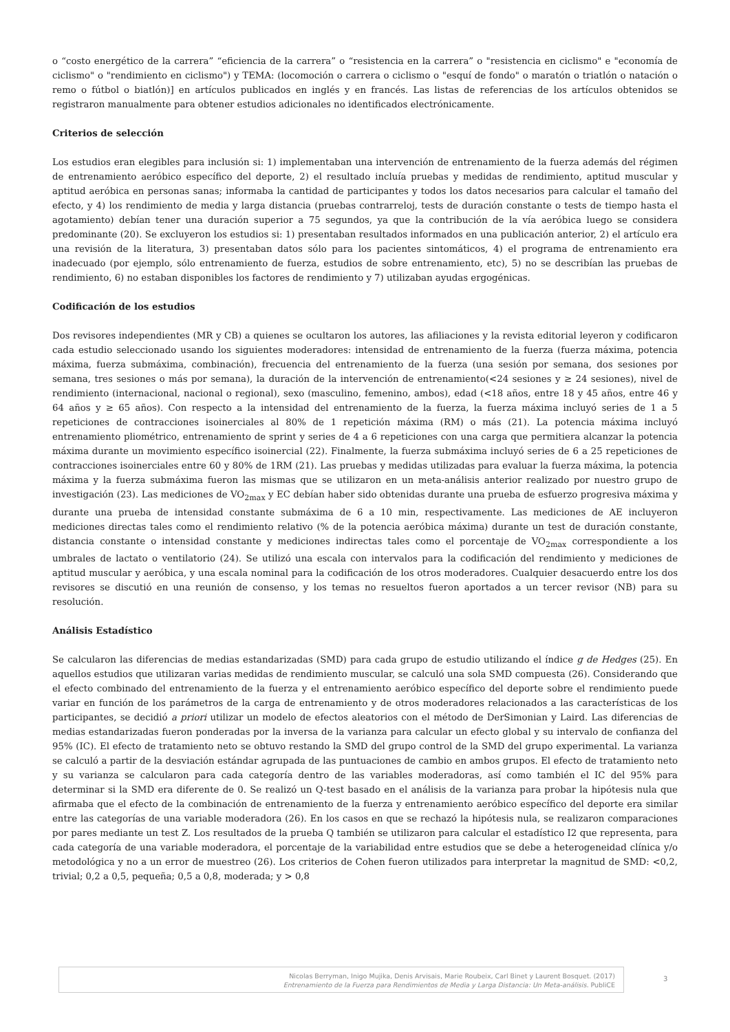o “costo energético de la carrera” “eficiencia de la carrera” o “resistencia en la carrera” o "resistencia en ciclismo" e "economía de ciclismo" o "rendimiento en ciclismo") y TEMA: (locomoción o carrera o ciclismo o "esquí de fondo" o maratón o triatlón o natación o remo o fútbol o biatlón)] en artículos publicados en inglés y en francés. Las listas de referencias de los artículos obtenidos se registraron manualmente para obtener estudios adicionales no identificados electrónicamente.
Criterios de selección
Los estudios eran elegibles para inclusión si: 1) implementaban una intervención de entrenamiento de la fuerza además del régimen de entrenamiento aeróbico específico del deporte, 2) el resultado incluía pruebas y medidas de rendimiento, aptitud muscular y aptitud aeróbica en personas sanas; informaba la cantidad de participantes y todos los datos necesarios para calcular el tamaño del efecto, y 4) los rendimiento de media y larga distancia (pruebas contrarreloj, tests de duración constante o tests de tiempo hasta el agotamiento) debían tener una duración superior a 75 segundos, ya que la contribución de la vía aeróbica luego se considera predominante (20). Se excluyeron los estudios si: 1) presentaban resultados informados en una publicación anterior, 2) el artículo era una revisión de la literatura, 3) presentaban datos sólo para los pacientes sintomáticos, 4) el programa de entrenamiento era inadecuado (por ejemplo, sólo entrenamiento de fuerza, estudios de sobre entrenamiento, etc), 5) no se describían las pruebas de rendimiento, 6) no estaban disponibles los factores de rendimiento y 7) utilizaban ayudas ergogénicas.
Codificación de los estudios
Dos revisores independientes (MR y CB) a quienes se ocultaron los autores, las afiliaciones y la revista editorial leyeron y codificaron cada estudio seleccionado usando los siguientes moderadores: intensidad de entrenamiento de la fuerza (fuerza máxima, potencia máxima, fuerza submáxima, combinación), frecuencia del entrenamiento de la fuerza (una sesión por semana, dos sesiones por semana, tres sesiones o más por semana), la duración de la intervención de entrenamiento(<24 sesiones y ≥ 24 sesiones), nivel de rendimiento (internacional, nacional o regional), sexo (masculino, femenino, ambos), edad (<18 años, entre 18 y 45 años, entre 46 y 64 años y ≥ 65 años). Con respecto a la intensidad del entrenamiento de la fuerza, la fuerza máxima incluyó series de 1 a 5 repeticiones de contracciones isoinerciales al 80% de 1 repetición máxima (RM) o más (21). La potencia máxima incluyó entrenamiento pliométrico, entrenamiento de sprint y series de 4 a 6 repeticiones con una carga que permitiera alcanzar la potencia máxima durante un movimiento específico isoinercial (22). Finalmente, la fuerza submáxima incluyó series de 6 a 25 repeticiones de contracciones isoinerciales entre 60 y 80% de 1RM (21). Las pruebas y medidas utilizadas para evaluar la fuerza máxima, la potencia máxima y la fuerza submáxima fueron las mismas que se utilizaron en un meta-análisis anterior realizado por nuestro grupo de investigación (23). Las mediciones de VO<sub>2max</sub> y EC debían haber sido obtenidas durante una prueba de esfuerzo progresiva máxima y durante una prueba de intensidad constante submáxima de 6 a 10 min, respectivamente. Las mediciones de AE incluyeron mediciones directas tales como el rendimiento relativo (% de la potencia aeróbica máxima) durante un test de duración constante, distancia constante o intensidad constante y mediciones indirectas tales como el porcentaje de VO<sub>2max</sub> correspondiente a los umbrales de lactato o ventilatorio (24). Se utilizó una escala con intervalos para la codificación del rendimiento y mediciones de aptitud muscular y aeróbica, y una escala nominal para la codificación de los otros moderadores. Cualquier desacuerdo entre los dos revisores se discutió en una reunión de consenso, y los temas no resueltos fueron aportados a un tercer revisor (NB) para su resolución.
Análisis Estadístico
Se calcularon las diferencias de medias estandarizadas (SMD) para cada grupo de estudio utilizando el índice g de Hedges (25). En aquellos estudios que utilizaran varias medidas de rendimiento muscular, se calculó una sola SMD compuesta (26). Considerando que el efecto combinado del entrenamiento de la fuerza y el entrenamiento aeróbico específico del deporte sobre el rendimiento puede variar en función de los parámetros de la carga de entrenamiento y de otros moderadores relacionados a las características de los participantes, se decidió a priori utilizar un modelo de efectos aleatorios con el método de DerSimonian y Laird. Las diferencias de medias estandarizadas fueron ponderadas por la inversa de la varianza para calcular un efecto global y su intervalo de confianza del 95% (IC). El efecto de tratamiento neto se obtuvo restando la SMD del grupo control de la SMD del grupo experimental. La varianza se calculó a partir de la desviación estándar agrupada de las puntuaciones de cambio en ambos grupos. El efecto de tratamiento neto y su varianza se calcularon para cada categoría dentro de las variables moderadoras, así como también el IC del 95% para determinar si la SMD era diferente de 0. Se realizó un Q-test basado en el análisis de la varianza para probar la hipótesis nula que afirmaba que el efecto de la combinación de entrenamiento de la fuerza y entrenamiento aeróbico específico del deporte era similar entre las categorías de una variable moderadora (26). En los casos en que se rechazó la hipótesis nula, se realizaron comparaciones por pares mediante un test Z. Los resultados de la prueba Q también se utilizaron para calcular el estadístico I2 que representa, para cada categoría de una variable moderadora, el porcentaje de la variabilidad entre estudios que se debe a heterogeneidad clínica y/o metodológica y no a un error de muestreo (26). Los criterios de Cohen fueron utilizados para interpretar la magnitud de SMD: <0,2, trivial; 0,2 a 0,5, pequeña; 0,5 a 0,8, moderada; y > 0,8
Nicolas Berryman, Inigo Mujika, Denis Arvisais, Marie Roubeix, Carl Binet y Laurent Bosquet. (2017)
Entrenamiento de la Fuerza para Rendimientos de Media y Larga Distancia: Un Meta-análisis. PubliCE
3